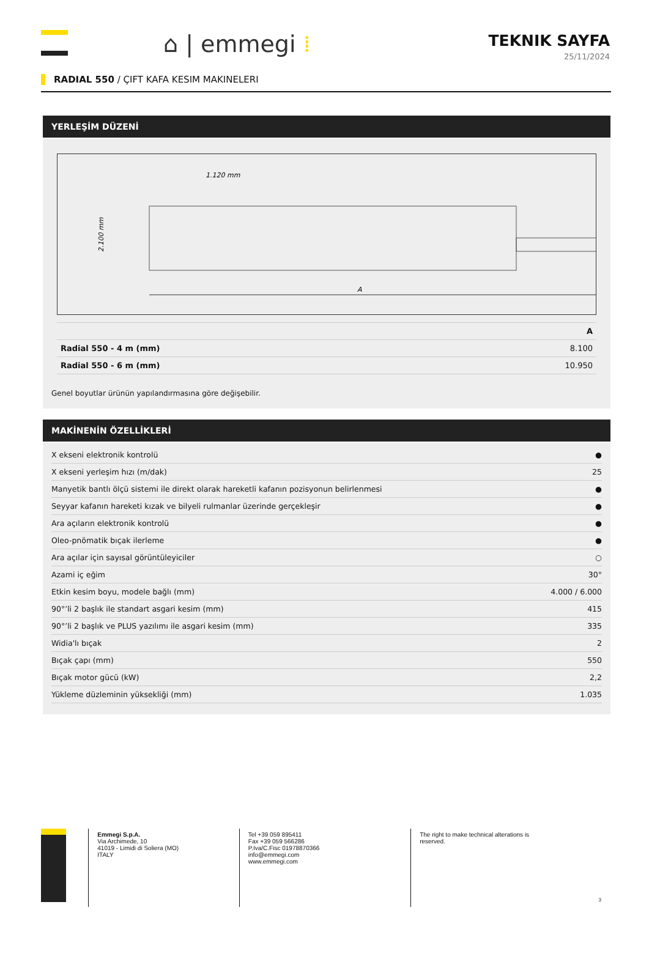⌂ | emmegi ⁞
TEKNIK SAYFA
25/11/2024
RADIAL 550 / ÇIFT KAFA KESIM MAKINELERI
YERLEŞİM DÜZENİ
1.120 mm
2.100 mm
A
| | A |
| --- | --- |
| Radial 550 - 4 m (mm) | 8.100 |
| Radial 550 - 6 m (mm) | 10.950 |
Genel boyutlar ürünün yapılandırmasına göre değişebilir.
MAKİNENİN ÖZELLİKLERİ
| X ekseni elektronik kontrolü | ● |
| X ekseni yerleşim hızı (m/dak) | 25 |
| Manyetik bantlı ölçü sistemi ile direkt olarak hareketli kafanın pozisyonun belirlenmesi | ● |
| Seyyar kafanın hareketi kızak ve bilyeli rulmanlar üzerinde gerçekleşir | ● |
| Ara açıların elektronik kontrolü | ● |
| Oleo-pnömatik bıçak ilerleme | ● |
| Ara açılar için sayısal görüntüleyiciler | ○ |
| Azami iç eğim | 30° |
| Etkin kesim boyu, modele bağlı (mm) | 4.000 / 6.000 |
| 90°’li 2 başlık ile standart asgari kesim (mm) | 415 |
| 90°’li 2 başlık ve PLUS yazılımı ile asgari kesim (mm) | 335 |
| Widia'lı bıçak | 2 |
| Bıçak çapı (mm) | 550 |
| Bıçak motor gücü (kW) | 2,2 |
| Yükleme düzleminin yüksekliği (mm) | 1.035 |
Emmegi S.p.A.
Via Archimede, 10
41019 - Limidi di Soliera (MO)
ITALY
Tel +39 059 895411
Fax +39 059 566286
P.Iva/C.Fisc 01978870366
info@emmegi.com
www.emmegi.com
The right to make technical alterations is
reserved.
3